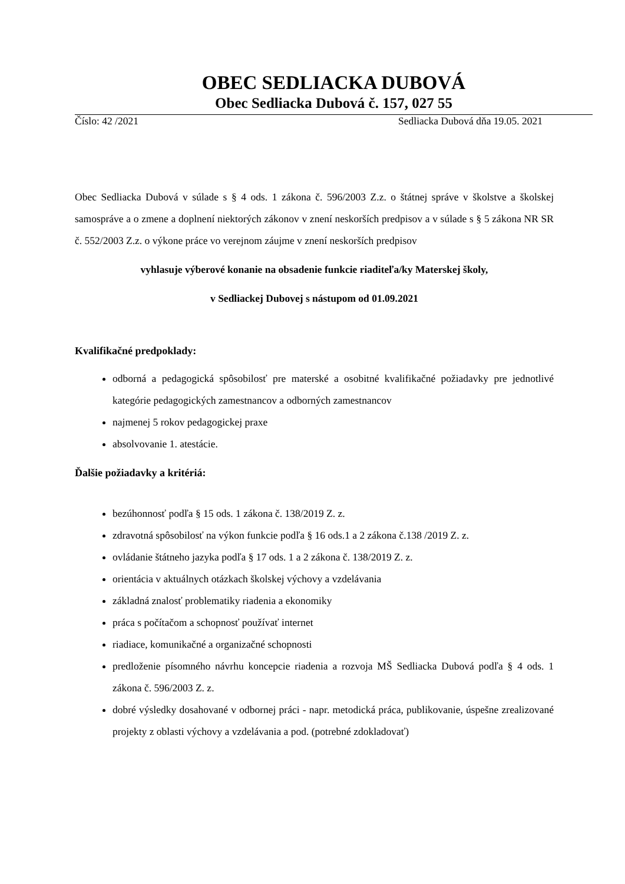OBEC SEDLIACKA DUBOVÁ
Obec Sedliacka Dubová č. 157, 027 55
Číslo: 42 /2021 Sedliacka Dubová dňa 19.05. 2021
Obec Sedliacka Dubová v súlade s § 4 ods. 1 zákona č. 596/2003 Z.z. o štátnej správe v školstve a školskej samospráve a o zmene a doplnení niektorých zákonov v znení neskorších predpisov a v súlade s § 5 zákona NR SR č. 552/2003 Z.z. o výkone práce vo verejnom záujme v znení neskorších predpisov
vyhlasuje výberové konanie na obsadenie funkcie riaditeľa/ky Materskej školy,
v Sedliackej Dubovej s nástupom od 01.09.2021
Kvalifikačné predpoklady:
odborná a pedagogická spôsobilosť pre materské a osobitné kvalifikačné požiadavky pre jednotlivé kategórie pedagogických zamestnancov a odborných zamestnancov
najmenej 5 rokov pedagogickej praxe
absolvovanie 1. atestácie.
Ďalšie požiadavky a kritériá:
bezúhonnosť podľa § 15 ods. 1 zákona č. 138/2019 Z. z.
zdravotná spôsobilosť na výkon funkcie podľa § 16 ods.1 a 2 zákona č.138 /2019 Z. z.
ovládanie štátneho jazyka podľa § 17 ods. 1 a 2 zákona č. 138/2019 Z. z.
orientácia v aktuálnych otázkach školskej výchovy a vzdelávania
základná znalosť problematiky riadenia a ekonomiky
práca s počítačom a schopnosť používať internet
riadiace, komunikačné a organizačné schopnosti
predloženie písomného návrhu koncepcie riadenia a rozvoja MŠ Sedliacka Dubová podľa § 4 ods. 1 zákona č. 596/2003 Z. z.
dobré výsledky dosahované v odbornej práci - napr. metodická práca, publikovanie, úspešne zrealizované projekty z oblasti výchovy a vzdelávania a pod. (potrebné zdokladovať)